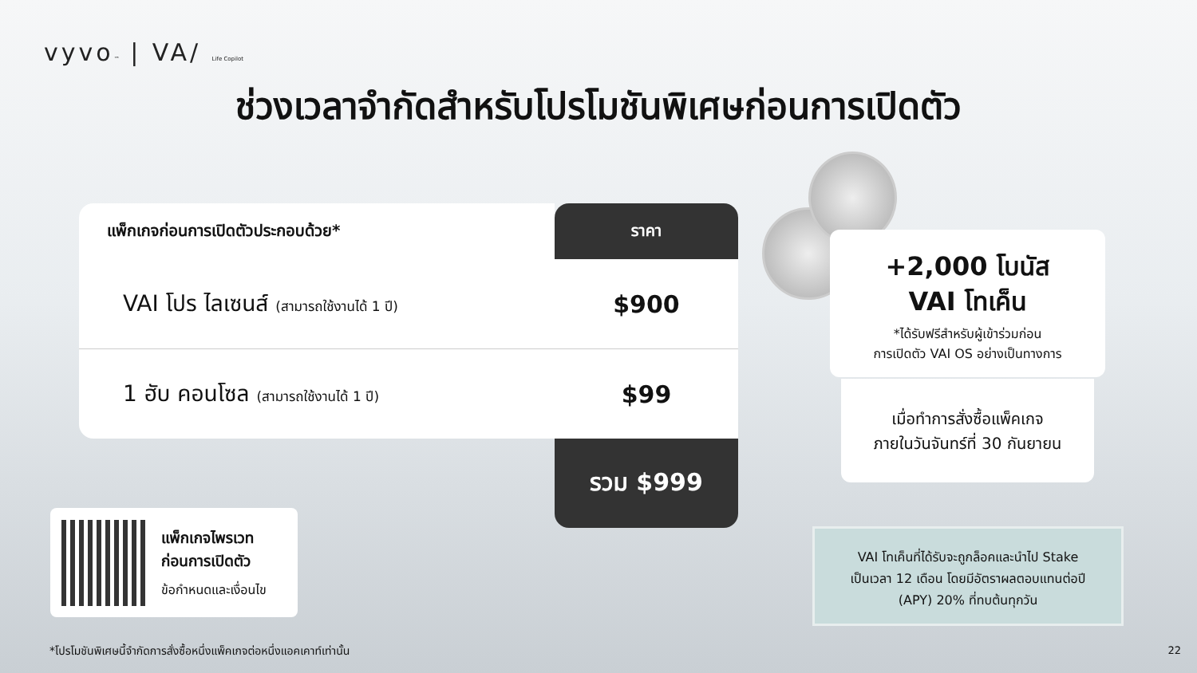vyvo™ | VA/ Life Copilot
ช่วงเวลาจำกัดสำหรับโปรโมชันพิเศษก่อนการเปิดตัว
| แพ็กเกจก่อนการเปิดตัวประกอบด้วย* | ราคา |
| --- | --- |
| VAI โปร ไลเซนส์ (สามารถใช้งานได้ 1 ปี) | $900 |
| 1 ฮับ คอนโซล (สามารถใช้งานได้ 1 ปี) | $99 |
| | รวม $999 |
+2,000 โบนัส
VAI โทเค็น
*ได้รับฟรีสำหรับผู้เข้าร่วมก่อน
การเปิดตัว VAI OS อย่างเป็นทางการ
เมื่อทำการสั่งซื้อแพ็คเกจ
ภายในวันจันทร์ที่ 30 กันยายน
VAI โทเค็นที่ได้รับจะถูกล็อคและนำไป Stake
เป็นเวลา 12 เดือน โดยมีอัตราผลตอบแทนต่อปี
(APY) 20% ที่ทบต้นทุกวัน
แพ็กเกจไพรเวท
ก่อนการเปิดตัว
ข้อกำหนดและเงื่อนไข
*โปรโมชันพิเศษนี้จำกัดการสั่งซื้อหนึ่งแพ็คเกจต่อหนึ่งแอคเคาท์เท่านั้น
22